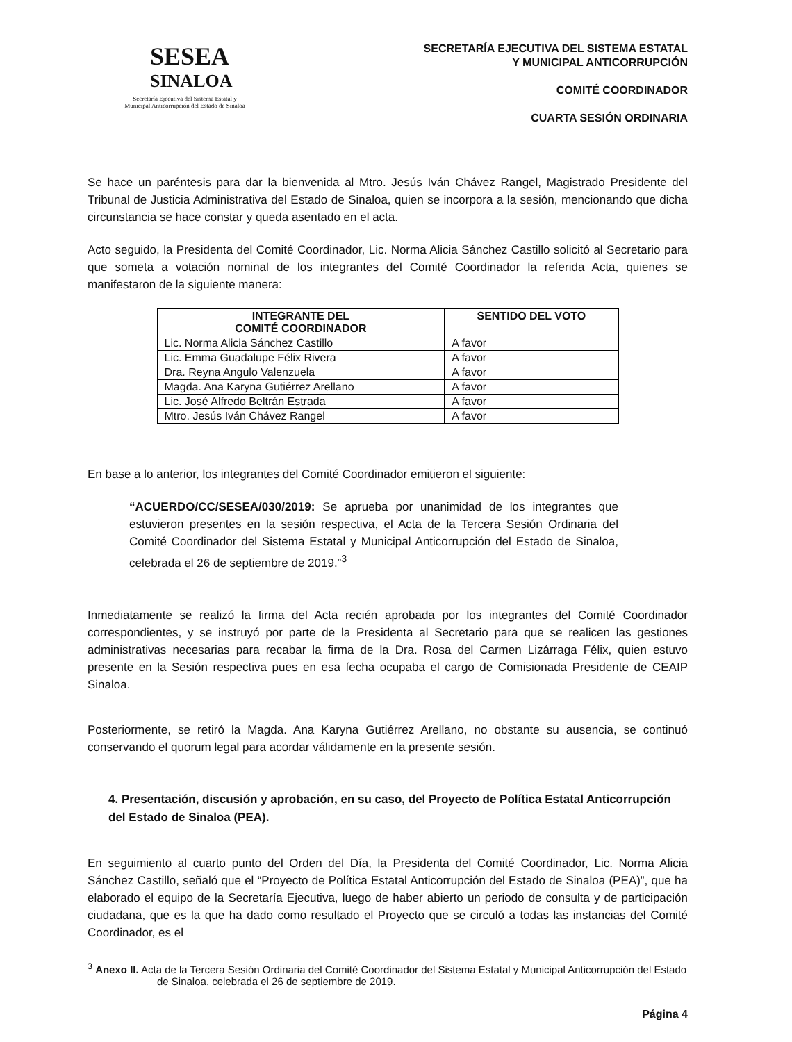SESEA
SINALOA
Secretaría Ejecutiva del Sistema Estatal y
Municipal Anticorrupción del Estado de Sinaloa
SECRETARÍA EJECUTIVA DEL SISTEMA ESTATAL
Y MUNICIPAL ANTICORRUPCIÓN
COMITÉ COORDINADOR
CUARTA SESIÓN ORDINARIA
Se hace un paréntesis para dar la bienvenida al Mtro. Jesús Iván Chávez Rangel, Magistrado Presidente del Tribunal de Justicia Administrativa del Estado de Sinaloa, quien se incorpora a la sesión, mencionando que dicha circunstancia se hace constar y queda asentado en el acta.
Acto seguido, la Presidenta del Comité Coordinador, Lic. Norma Alicia Sánchez Castillo solicitó al Secretario para que someta a votación nominal de los integrantes del Comité Coordinador la referida Acta, quienes se manifestaron de la siguiente manera:
| INTEGRANTE DEL COMITÉ COORDINADOR | SENTIDO DEL VOTO |
| --- | --- |
| Lic. Norma Alicia Sánchez Castillo | A favor |
| Lic. Emma Guadalupe Félix Rivera | A favor |
| Dra. Reyna Angulo Valenzuela | A favor |
| Magda. Ana Karyna Gutiérrez Arellano | A favor |
| Lic. José Alfredo Beltrán Estrada | A favor |
| Mtro. Jesús Iván Chávez Rangel | A favor |
En base a lo anterior, los integrantes del Comité Coordinador emitieron el siguiente:
“ACUERDO/CC/SESEA/030/2019: Se aprueba por unanimidad de los integrantes que estuvieron presentes en la sesión respectiva, el Acta de la Tercera Sesión Ordinaria del Comité Coordinador del Sistema Estatal y Municipal Anticorrupción del Estado de Sinaloa, celebrada el 26 de septiembre de 2019.”<sup>3</sup>
Inmediatamente se realizó la firma del Acta recién aprobada por los integrantes del Comité Coordinador correspondientes, y se instruyó por parte de la Presidenta al Secretario para que se realicen las gestiones administrativas necesarias para recabar la firma de la Dra. Rosa del Carmen Lizárraga Félix, quien estuvo presente en la Sesión respectiva pues en esa fecha ocupaba el cargo de Comisionada Presidente de CEAIP Sinaloa.
Posteriormente, se retiró la Magda. Ana Karyna Gutiérrez Arellano, no obstante su ausencia, se continuó conservando el quorum legal para acordar válidamente en la presente sesión.
4. Presentación, discusión y aprobación, en su caso, del Proyecto de Política Estatal Anticorrupción del Estado de Sinaloa (PEA).
En seguimiento al cuarto punto del Orden del Día, la Presidenta del Comité Coordinador, Lic. Norma Alicia Sánchez Castillo, señaló que el “Proyecto de Política Estatal Anticorrupción del Estado de Sinaloa (PEA)”, que ha elaborado el equipo de la Secretaría Ejecutiva, luego de haber abierto un periodo de consulta y de participación ciudadana, que es la que ha dado como resultado el Proyecto que se circuló a todas las instancias del Comité Coordinador, es el
<sup>3</sup> Anexo II. Acta de la Tercera Sesión Ordinaria del Comité Coordinador del Sistema Estatal y Municipal Anticorrupción del Estado de Sinaloa, celebrada el 26 de septiembre de 2019.
Página 4